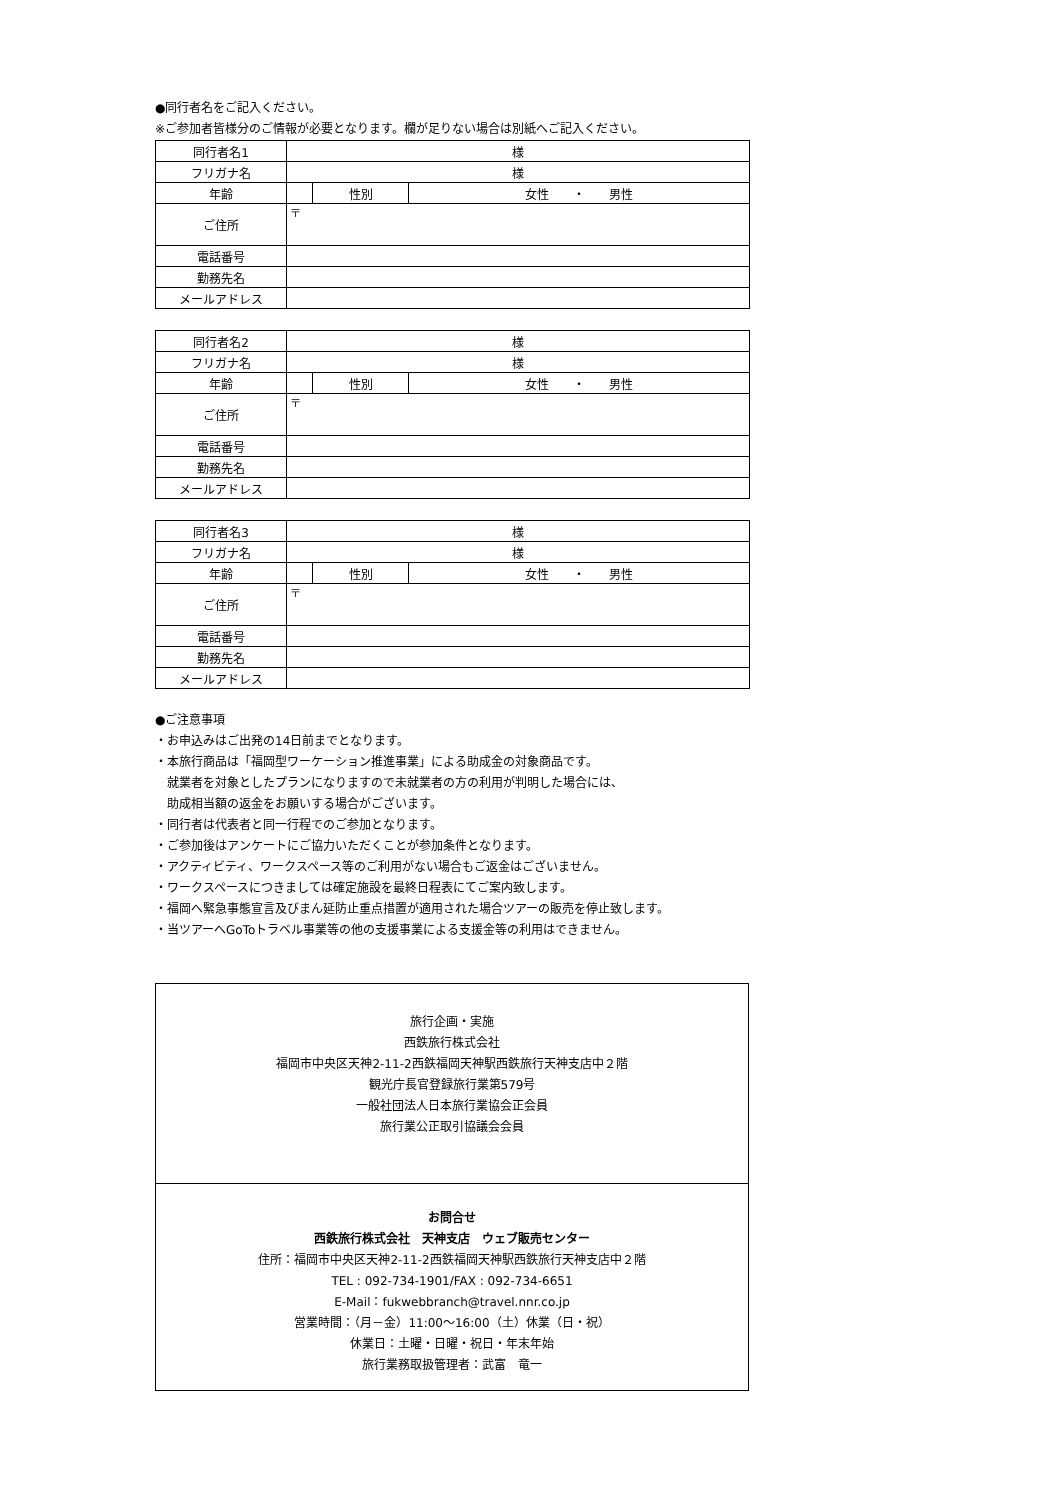●同行者名をご記入ください。
※ご参加者皆様分のご情報が必要となります。欄が足りない場合は別紙へご記入ください。
| 同行者名1 | 様 | | |
| フリガナ名 | 様 | | |
| 年齢 | | 性別 | 女性 ・ 男性 |
| ご住所 | 〒 | | |
| 電話番号 | | | |
| 勤務先名 | | | |
| メールアドレス | | | |
| 同行者名2 | 様 | | |
| フリガナ名 | 様 | | |
| 年齢 | | 性別 | 女性 ・ 男性 |
| ご住所 | 〒 | | |
| 電話番号 | | | |
| 勤務先名 | | | |
| メールアドレス | | | |
| 同行者名3 | 様 | | |
| フリガナ名 | 様 | | |
| 年齢 | | 性別 | 女性 ・ 男性 |
| ご住所 | 〒 | | |
| 電話番号 | | | |
| 勤務先名 | | | |
| メールアドレス | | | |
●ご注意事項
・お申込みはご出発の14日前までとなります。
・本旅行商品は「福岡型ワーケーション推進事業」による助成金の対象商品です。
　就業者を対象としたプランになりますので未就業者の方の利用が判明した場合には、
　助成相当額の返金をお願いする場合がございます。
・同行者は代表者と同一行程でのご参加となります。
・ご参加後はアンケートにご協力いただくことが参加条件となります。
・アクティビティ、ワークスペース等のご利用がない場合もご返金はございません。
・ワークスペースにつきましては確定施設を最終日程表にてご案内致します。
・福岡へ緊急事態宣言及びまん延防止重点措置が適用された場合ツアーの販売を停止致します。
・当ツアーへGoToトラベル事業等の他の支援事業による支援金等の利用はできません。
旅行企画・実施
西鉄旅行株式会社
福岡市中央区天神2-11-2西鉄福岡天神駅西鉄旅行天神支店中２階
観光庁長官登録旅行業第579号
一般社団法人日本旅行業協会正会員
旅行業公正取引協議会会員
お問合せ
西鉄旅行株式会社　天神支店　ウェブ販売センター
住所：福岡市中央区天神2-11-2西鉄福岡天神駅西鉄旅行天神支店中２階
TEL : 092-734-1901/FAX : 092-734-6651
E-Mail：fukwebbranch@travel.nnr.co.jp
営業時間：（月－金）11:00～16:00（土）休業（日・祝）
休業日：土曜・日曜・祝日・年末年始
旅行業務取扱管理者：武富　竜一